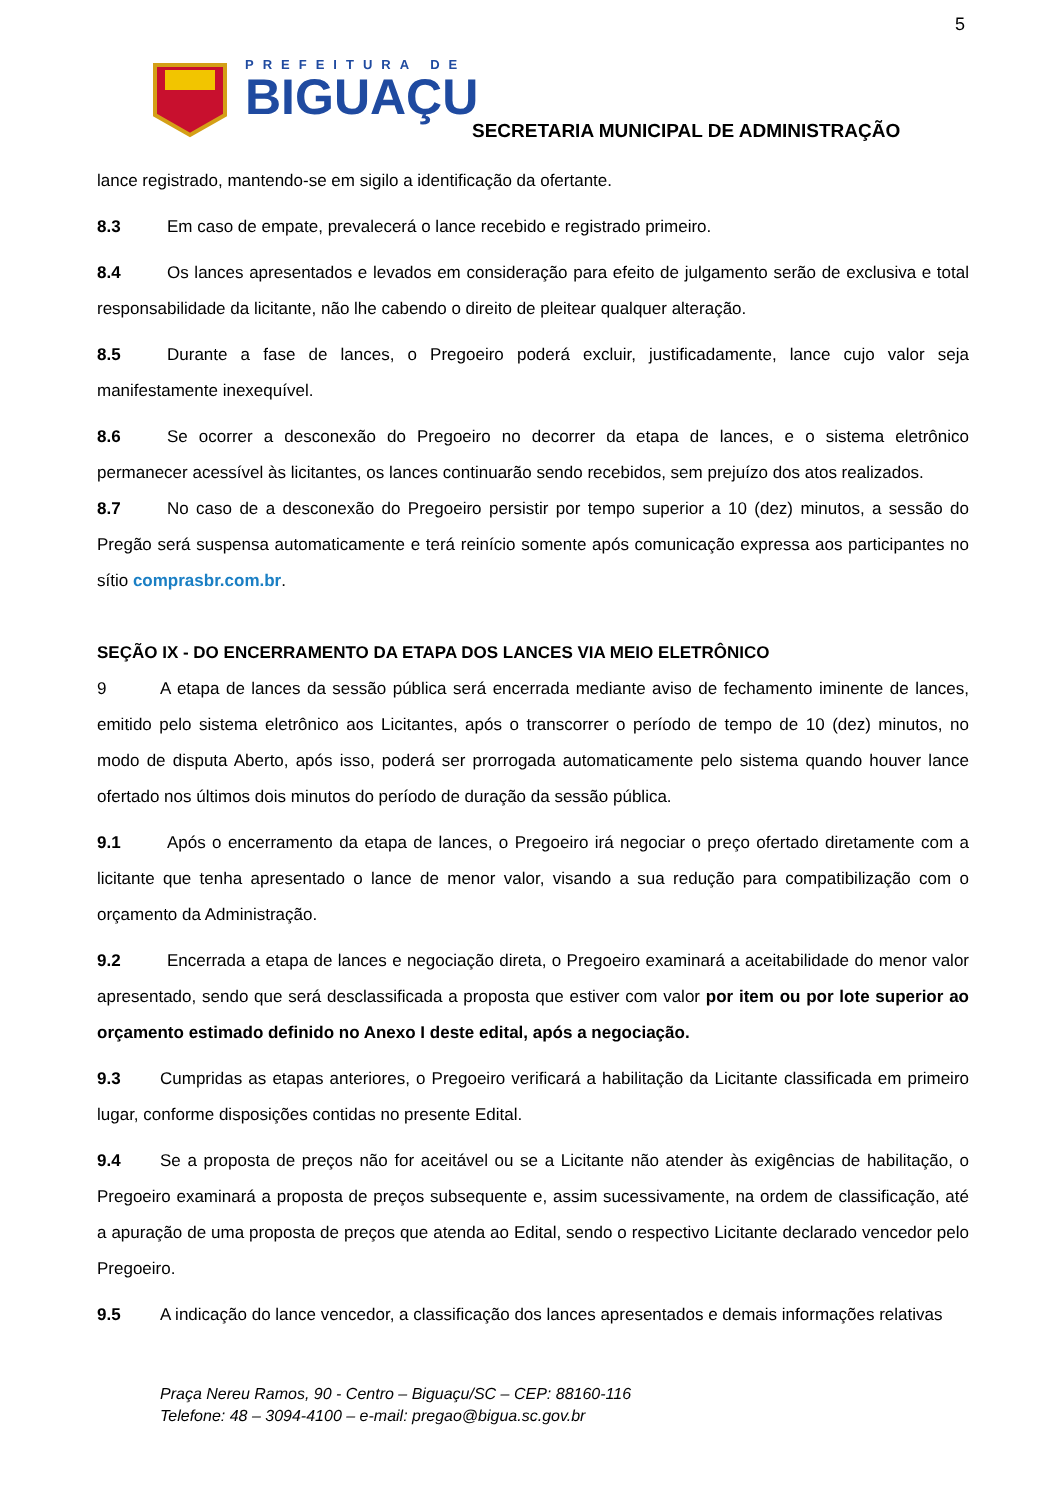5
PREFEITURA DE
BIGUAÇU
SECRETARIA MUNICIPAL DE ADMINISTRAÇÃO
lance registrado, mantendo-se em sigilo a identificação da ofertante.
8.3 Em caso de empate, prevalecerá o lance recebido e registrado primeiro.
8.4 Os lances apresentados e levados em consideração para efeito de julgamento serão de exclusiva e total responsabilidade da licitante, não lhe cabendo o direito de pleitear qualquer alteração.
8.5 Durante a fase de lances, o Pregoeiro poderá excluir, justificadamente, lance cujo valor seja manifestamente inexequível.
8.6 Se ocorrer a desconexão do Pregoeiro no decorrer da etapa de lances, e o sistema eletrônico permanecer acessível às licitantes, os lances continuarão sendo recebidos, sem prejuízo dos atos realizados.
8.7 No caso de a desconexão do Pregoeiro persistir por tempo superior a 10 (dez) minutos, a sessão do Pregão será suspensa automaticamente e terá reinício somente após comunicação expressa aos participantes no sítio comprasbr.com.br.
SEÇÃO IX - DO ENCERRAMENTO DA ETAPA DOS LANCES VIA MEIO ELETRÔNICO
9 A etapa de lances da sessão pública será encerrada mediante aviso de fechamento iminente de lances, emitido pelo sistema eletrônico aos Licitantes, após o transcorrer o período de tempo de 10 (dez) minutos, no modo de disputa Aberto, após isso, poderá ser prorrogada automaticamente pelo sistema quando houver lance ofertado nos últimos dois minutos do período de duração da sessão pública.
9.1 Após o encerramento da etapa de lances, o Pregoeiro irá negociar o preço ofertado diretamente com a licitante que tenha apresentado o lance de menor valor, visando a sua redução para compatibilização com o orçamento da Administração.
9.2 Encerrada a etapa de lances e negociação direta, o Pregoeiro examinará a aceitabilidade do menor valor apresentado, sendo que será desclassificada a proposta que estiver com valor por item ou por lote superior ao orçamento estimado definido no Anexo I deste edital, após a negociação.
9.3 Cumpridas as etapas anteriores, o Pregoeiro verificará a habilitação da Licitante classificada em primeiro lugar, conforme disposições contidas no presente Edital.
9.4 Se a proposta de preços não for aceitável ou se a Licitante não atender às exigências de habilitação, o Pregoeiro examinará a proposta de preços subsequente e, assim sucessivamente, na ordem de classificação, até a apuração de uma proposta de preços que atenda ao Edital, sendo o respectivo Licitante declarado vencedor pelo Pregoeiro.
9.5 A indicação do lance vencedor, a classificação dos lances apresentados e demais informações relativas
Praça Nereu Ramos, 90 - Centro – Biguaçu/SC – CEP: 88160-116
Telefone: 48 – 3094-4100 – e-mail: pregao@bigua.sc.gov.br